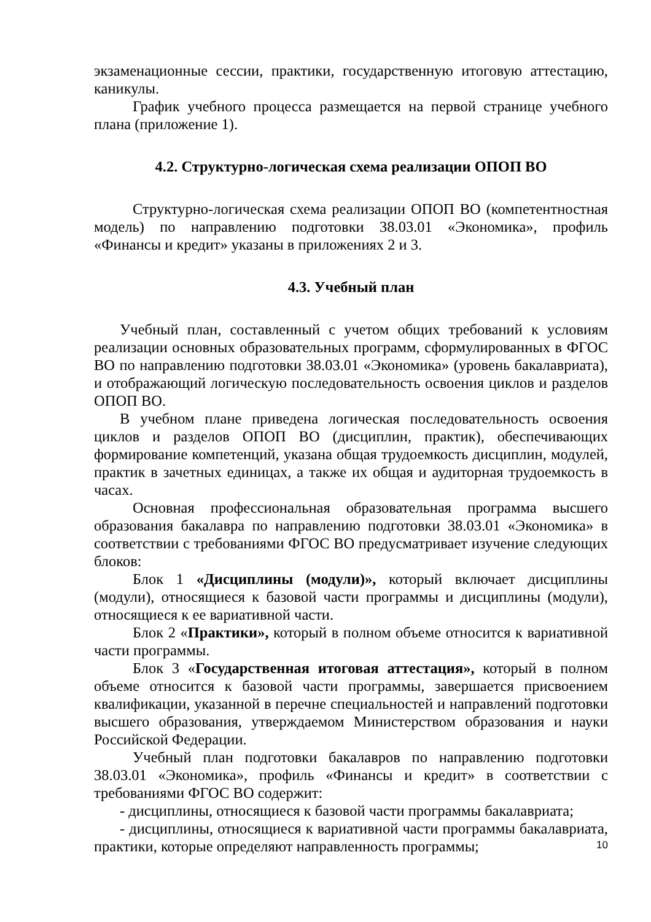экзаменационные сессии, практики, государственную итоговую аттестацию, каникулы.
График учебного процесса размещается на первой странице учебного плана (приложение 1).
4.2. Структурно-логическая схема реализации ОПОП ВО
Структурно-логическая схема реализации ОПОП ВО (компетентностная модель) по направлению подготовки 38.03.01 «Экономика», профиль «Финансы и кредит» указаны в приложениях 2 и 3.
4.3. Учебный план
Учебный план, составленный с учетом общих требований к условиям реализации основных образовательных программ, сформулированных в ФГОС ВО по направлению подготовки 38.03.01 «Экономика» (уровень бакалавриата), и отображающий логическую последовательность освоения циклов и разделов ОПОП ВО.
В учебном плане приведена логическая последовательность освоения циклов и разделов ОПОП ВО (дисциплин, практик), обеспечивающих формирование компетенций, указана общая трудоемкость дисциплин, модулей, практик в зачетных единицах, а также их общая и аудиторная трудоемкость в часах.
Основная профессиональная образовательная программа высшего образования бакалавра по направлению подготовки 38.03.01 «Экономика» в соответствии с требованиями ФГОС ВО предусматривает изучение следующих блоков:
Блок 1 «Дисциплины (модули)», который включает дисциплины (модули), относящиеся к базовой части программы и дисциплины (модули), относящиеся к ее вариативной части.
Блок 2 «Практики», который в полном объеме относится к вариативной части программы.
Блок 3 «Государственная итоговая аттестация», который в полном объеме относится к базовой части программы, завершается присвоением квалификации, указанной в перечне специальностей и направлений подготовки высшего образования, утверждаемом Министерством образования и науки Российской Федерации.
Учебный план подготовки бакалавров по направлению подготовки 38.03.01 «Экономика», профиль «Финансы и кредит» в соответствии с требованиями ФГОС ВО содержит:
- дисциплины, относящиеся к базовой части программы бакалавриата;
- дисциплины, относящиеся к вариативной части программы бакалавриата, практики, которые определяют направленность программы;
10